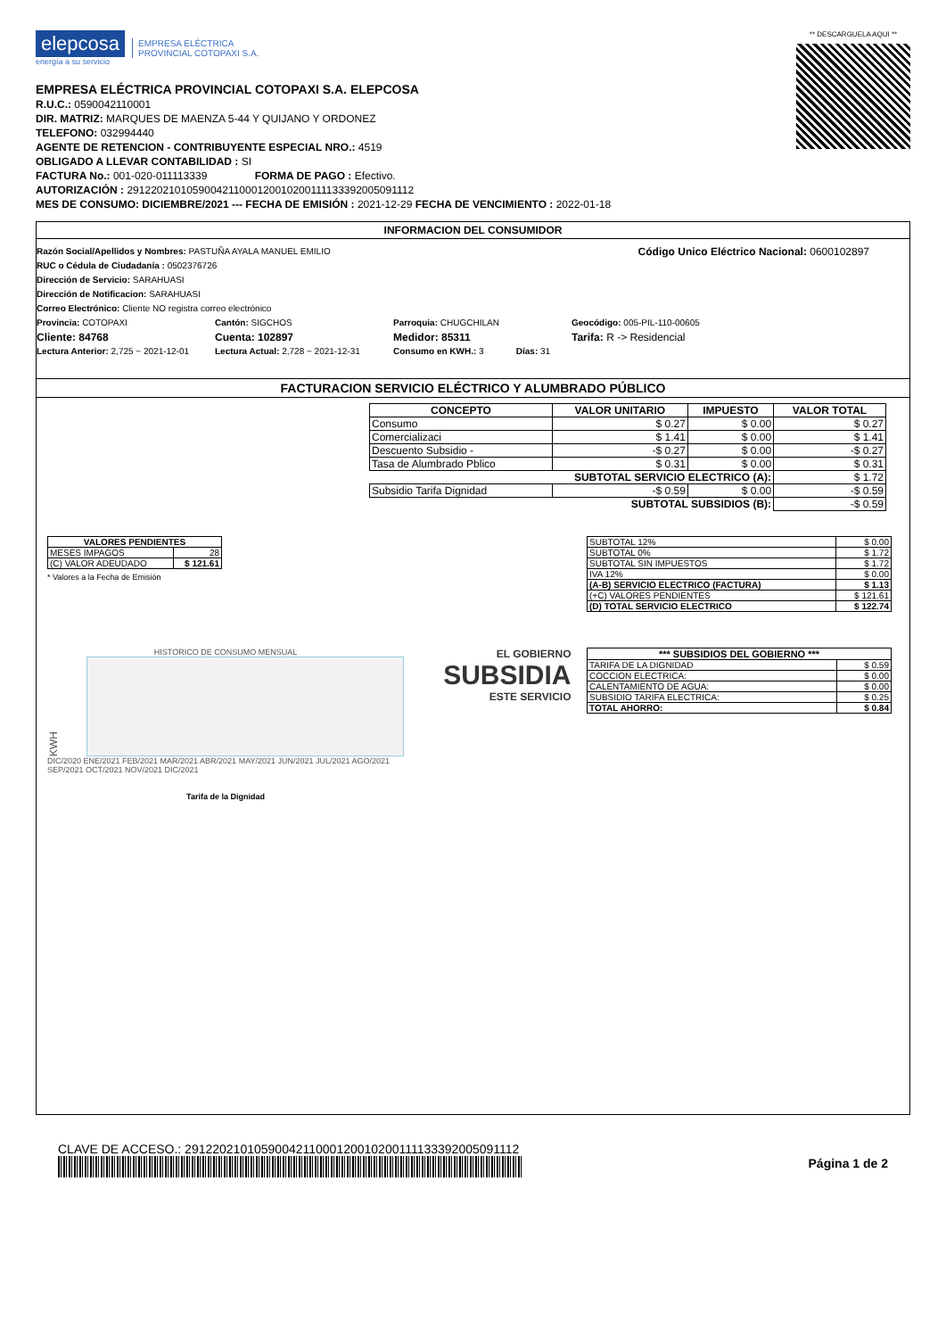elepcosa
energía a su servicio
EMPRESA ELÉCTRICA
PROVINCIAL COTOPAXI S.A.
EMPRESA ELÉCTRICA PROVINCIAL COTOPAXI S.A. ELEPCOSA
R.U.C.: 0590042110001
DIR. MATRIZ: MARQUES DE MAENZA 5-44 Y QUIJANO Y ORDONEZ
TELEFONO: 032994440
AGENTE DE RETENCION - CONTRIBUYENTE ESPECIAL NRO.: 4519
OBLIGADO A LLEVAR CONTABILIDAD : SI
FACTURA No.: 001-020-011113339 FORMA DE PAGO : Efectivo.
AUTORIZACIÓN : 2912202101059004211000120010200111133392005091112
MES DE CONSUMO: DICIEMBRE/2021 --- FECHA DE EMISIÓN : 2021-12-29 FECHA DE VENCIMIENTO : 2022-01-18
** DESCARGUELA AQUI **
INFORMACION DEL CONSUMIDOR
Razón Social/Apellidos y Nombres: PASTUÑA AYALA MANUEL EMILIO Código Unico Eléctrico Nacional: 0600102897
RUC o Cédula de Ciudadanía : 0502376726
Dirección de Servicio: SARAHUASI
Dirección de Notificacion: SARAHUASI
Correo Electrónico: Cliente NO registra correo electrónico
Provincia: COTOPAXI Cantón: SIGCHOS Parroquia: CHUGCHILAN Geocódigo: 005-PIL-110-00605
Cliente: 84768 Cuenta: 102897 Medidor: 85311 Tarifa: R -> Residencial
Lectura Anterior: 2,725 ~ 2021-12-01
Lectura Actual: 2,728 ~ 2021-12-31
Consumo en KWH.: 3 Días: 31
FACTURACION SERVICIO ELÉCTRICO Y ALUMBRADO PÚBLICO
| CONCEPTO | VALOR UNITARIO | IMPUESTO | VALOR TOTAL |
| --- | --- | --- | --- |
| Consumo | $ 0.27 | $ 0.00 | $ 0.27 |
| Comercializaci | $ 1.41 | $ 0.00 | $ 1.41 |
| Descuento Subsidio - | -$ 0.27 | $ 0.00 | -$ 0.27 |
| Tasa de Alumbrado Pblico | $ 0.31 | $ 0.00 | $ 0.31 |
| SUBTOTAL SERVICIO ELECTRICO (A): | | | $ 1.72 |
| Subsidio Tarifa Dignidad | -$ 0.59 | $ 0.00 | -$ 0.59 |
| SUBTOTAL SUBSIDIOS (B): | | | -$ 0.59 |
| VALORES PENDIENTES | |
| --- | --- |
| MESES IMPAGOS | 28 |
| (C) VALOR ADEUDADO | $ 121.61 |
* Valores a la Fecha de Emisión
| SUBTOTAL 12% | $ 0.00 |
| SUBTOTAL 0% | $ 1.72 |
| SUBTOTAL SIN IMPUESTOS | $ 1.72 |
| IVA 12% | $ 0.00 |
| (A-B) SERVICIO ELECTRICO (FACTURA) | $ 1.13 |
| (+C) VALORES PENDIENTES | $ 121.61 |
| (D) TOTAL SERVICIO ELECTRICO | $ 122.74 |
HISTORICO DE CONSUMO MENSUAL
KWH
DIC/2020 ENE/2021 FEB/2021 MAR/2021 ABR/2021 MAY/2021 JUN/2021 JUL/2021 AGO/2021 SEP/2021 OCT/2021 NOV/2021 DIC/2021
Tarifa de la Dignidad
EL GOBIERNO
SUBSIDIA
ESTE SERVICIO
| *** SUBSIDIOS DEL GOBIERNO *** | |
| --- | --- |
| TARIFA DE LA DIGNIDAD | $ 0.59 |
| COCCION ELECTRICA: | $ 0.00 |
| CALENTAMIENTO DE AGUA: | $ 0.00 |
| SUBSIDIO TARIFA ELECTRICA: | $ 0.25 |
| TOTAL AHORRO: | $ 0.84 |
CLAVE DE ACCESO.: 2912202101059004211000120010200111133392005091112
Página 1 de 2